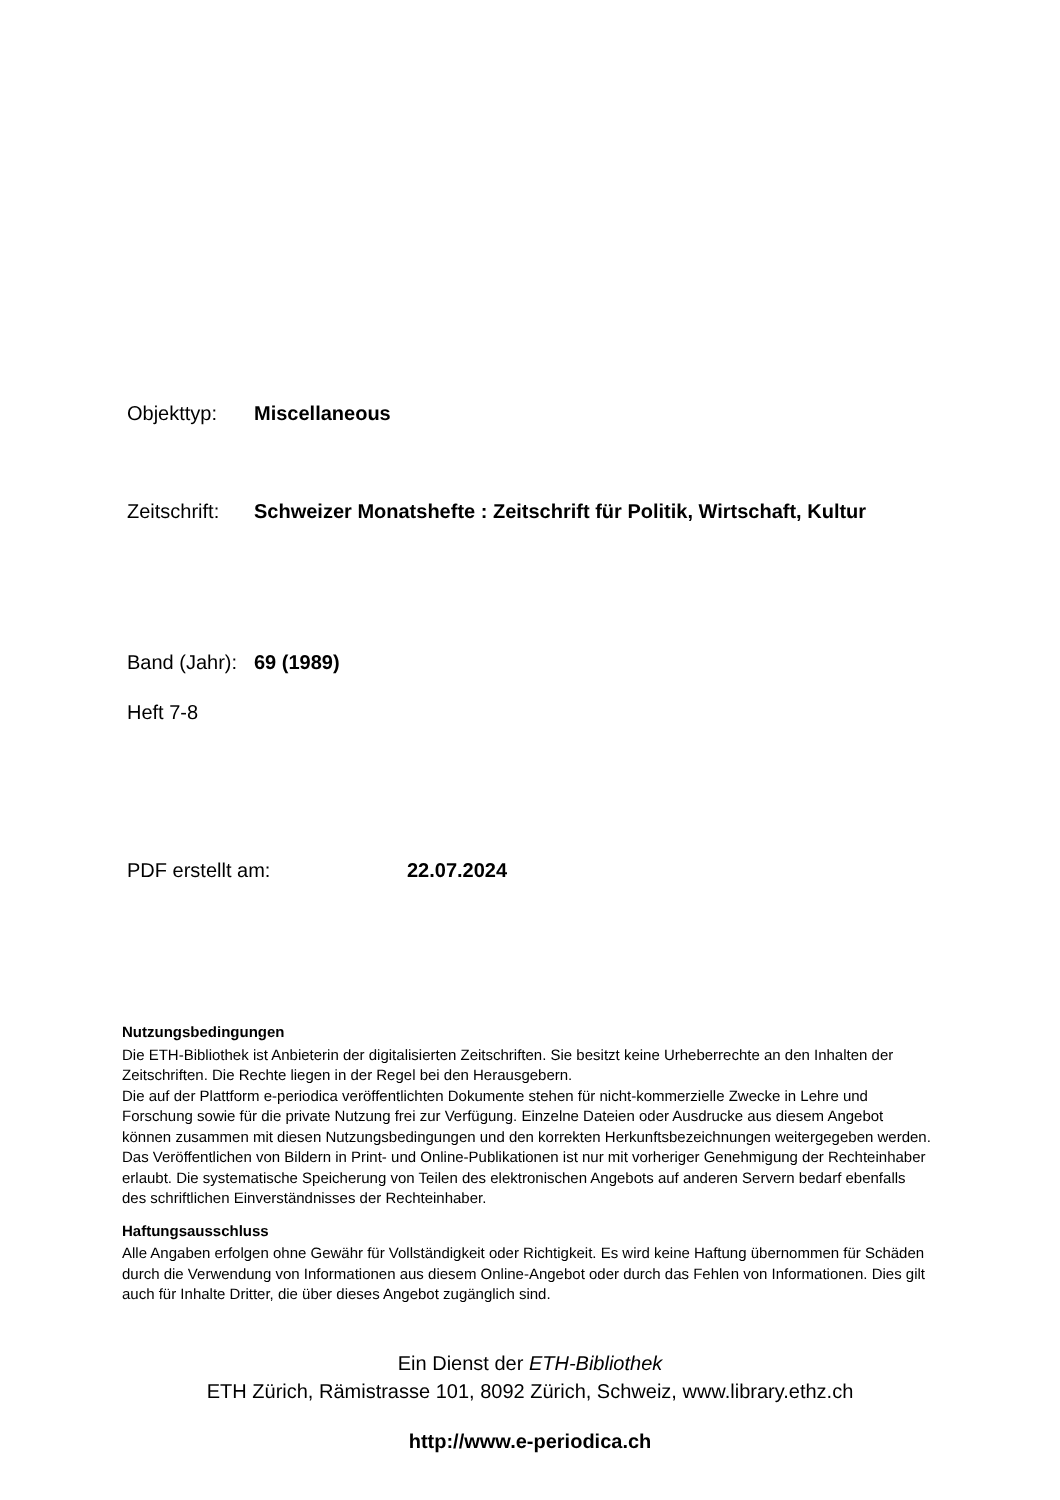Objekttyp: Miscellaneous
Zeitschrift: Schweizer Monatshefte : Zeitschrift für Politik, Wirtschaft, Kultur
Band (Jahr): 69 (1989)
Heft 7-8
PDF erstellt am: 22.07.2024
Nutzungsbedingungen
Die ETH-Bibliothek ist Anbieterin der digitalisierten Zeitschriften. Sie besitzt keine Urheberrechte an den Inhalten der Zeitschriften. Die Rechte liegen in der Regel bei den Herausgebern.
Die auf der Plattform e-periodica veröffentlichten Dokumente stehen für nicht-kommerzielle Zwecke in Lehre und Forschung sowie für die private Nutzung frei zur Verfügung. Einzelne Dateien oder Ausdrucke aus diesem Angebot können zusammen mit diesen Nutzungsbedingungen und den korrekten Herkunftsbezeichnungen weitergegeben werden.
Das Veröffentlichen von Bildern in Print- und Online-Publikationen ist nur mit vorheriger Genehmigung der Rechteinhaber erlaubt. Die systematische Speicherung von Teilen des elektronischen Angebots auf anderen Servern bedarf ebenfalls des schriftlichen Einverständnisses der Rechteinhaber.
Haftungsausschluss
Alle Angaben erfolgen ohne Gewähr für Vollständigkeit oder Richtigkeit. Es wird keine Haftung übernommen für Schäden durch die Verwendung von Informationen aus diesem Online-Angebot oder durch das Fehlen von Informationen. Dies gilt auch für Inhalte Dritter, die über dieses Angebot zugänglich sind.
Ein Dienst der ETH-Bibliothek
ETH Zürich, Rämistrasse 101, 8092 Zürich, Schweiz, www.library.ethz.ch
http://www.e-periodica.ch